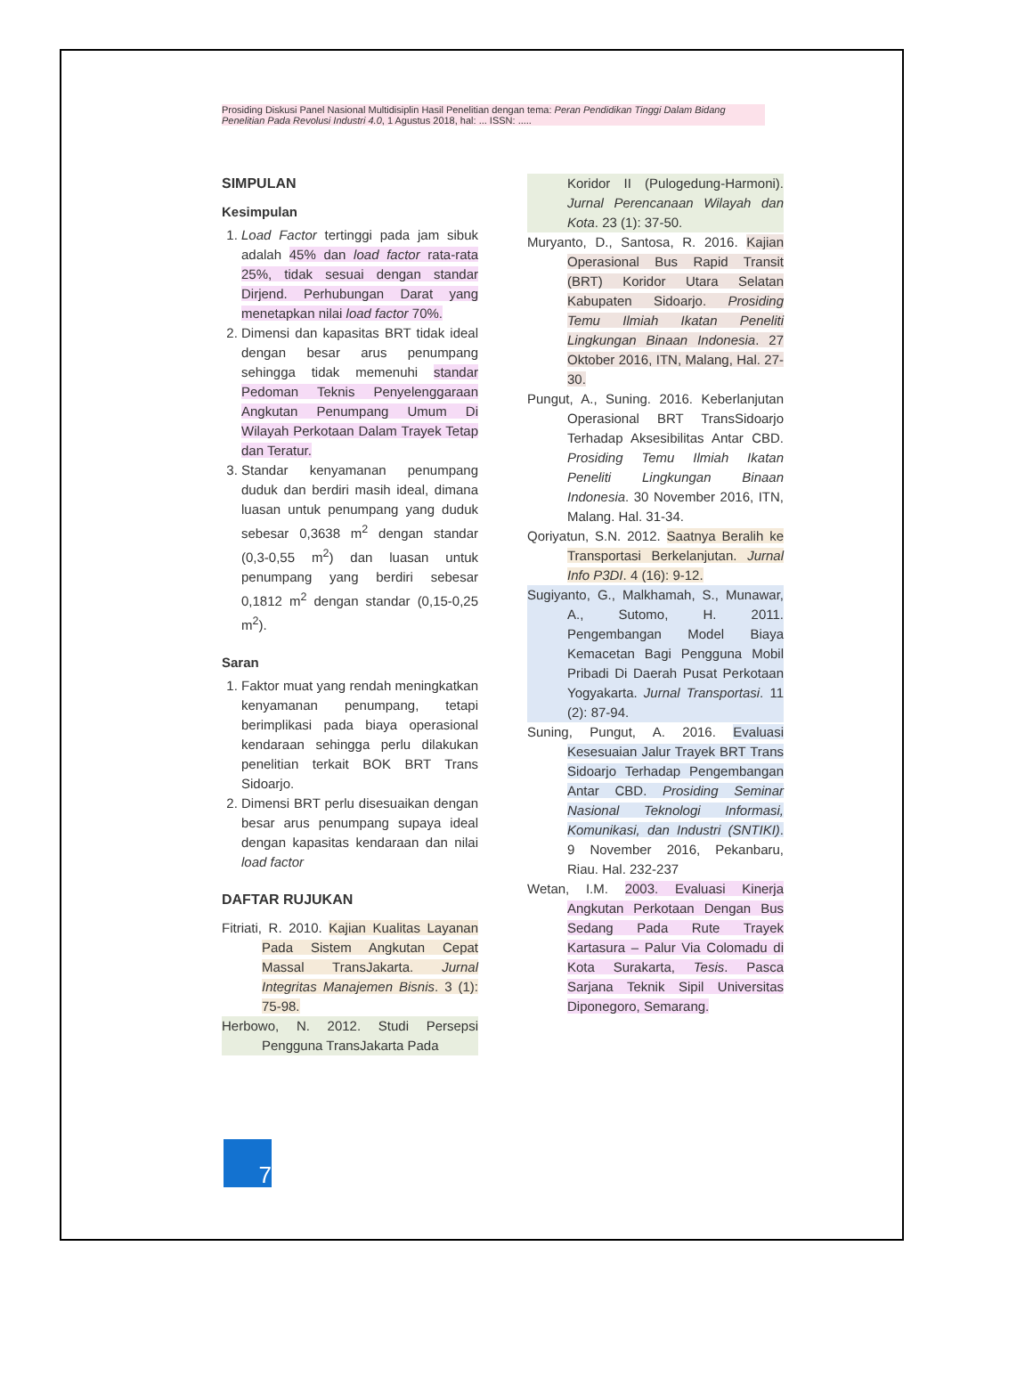Prosiding Diskusi Panel Nasional Multidisiplin Hasil Penelitian dengan tema: Peran Pendidikan Tinggi Dalam Bidang Penelitian Pada Revolusi Industri 4.0, 1 Agustus 2018, hal: ... ISSN: .....
SIMPULAN
Kesimpulan
1. Load Factor tertinggi pada jam sibuk adalah 45% dan load factor rata-rata 25%, tidak sesuai dengan standar Dirjend. Perhubungan Darat yang menetapkan nilai load factor 70%.
2. Dimensi dan kapasitas BRT tidak ideal dengan besar arus penumpang sehingga tidak memenuhi standar Pedoman Teknis Penyelenggaraan Angkutan Penumpang Umum Di Wilayah Perkotaan Dalam Trayek Tetap dan Teratur.
3. Standar kenyamanan penumpang duduk dan berdiri masih ideal, dimana luasan untuk penumpang yang duduk sebesar 0,3638 m<sup>2</sup> dengan standar (0,3-0,55 m<sup>2</sup>) dan luasan untuk penumpang yang berdiri sebesar 0,1812 m<sup>2</sup> dengan standar (0,15-0,25 m<sup>2</sup>).
Saran
1. Faktor muat yang rendah meningkatkan kenyamanan penumpang, tetapi berimplikasi pada biaya operasional kendaraan sehingga perlu dilakukan penelitian terkait BOK BRT Trans Sidoarjo.
2. Dimensi BRT perlu disesuaikan dengan besar arus penumpang supaya ideal dengan kapasitas kendaraan dan nilai load factor
DAFTAR RUJUKAN
Fitriati, R. 2010. Kajian Kualitas Layanan Pada Sistem Angkutan Cepat Massal TransJakarta. Jurnal Integritas Manajemen Bisnis. 3 (1): 75-98.
Herbowo, N. 2012. Studi Persepsi Pengguna TransJakarta Pada
Koridor II (Pulogedung-Harmoni). Jurnal Perencanaan Wilayah dan Kota. 23 (1): 37-50.
Muryanto, D., Santosa, R. 2016. Kajian Operasional Bus Rapid Transit (BRT) Koridor Utara Selatan Kabupaten Sidoarjo. Prosiding Temu Ilmiah Ikatan Peneliti Lingkungan Binaan Indonesia. 27 Oktober 2016, ITN, Malang, Hal. 27-30.
Pungut, A., Suning. 2016. Keberlanjutan Operasional BRT TransSidoarjo Terhadap Aksesibilitas Antar CBD. Prosiding Temu Ilmiah Ikatan Peneliti Lingkungan Binaan Indonesia. 30 November 2016, ITN, Malang. Hal. 31-34.
Qoriyatun, S.N. 2012. Saatnya Beralih ke Transportasi Berkelanjutan. Jurnal Info P3DI. 4 (16): 9-12.
Sugiyanto, G., Malkhamah, S., Munawar, A., Sutomo, H. 2011. Pengembangan Model Biaya Kemacetan Bagi Pengguna Mobil Pribadi Di Daerah Pusat Perkotaan Yogyakarta. Jurnal Transportasi. 11 (2): 87-94.
Suning, Pungut, A. 2016. Evaluasi Kesesuaian Jalur Trayek BRT Trans Sidoarjo Terhadap Pengembangan Antar CBD. Prosiding Seminar Nasional Teknologi Informasi, Komunikasi, dan Industri (SNTIKI). 9 November 2016, Pekanbaru, Riau. Hal. 232-237
Wetan, I.M. 2003. Evaluasi Kinerja Angkutan Perkotaan Dengan Bus Sedang Pada Rute Trayek Kartasura – Palur Via Colomadu di Kota Surakarta, Tesis. Pasca Sarjana Teknik Sipil Universitas Diponegoro, Semarang.
7